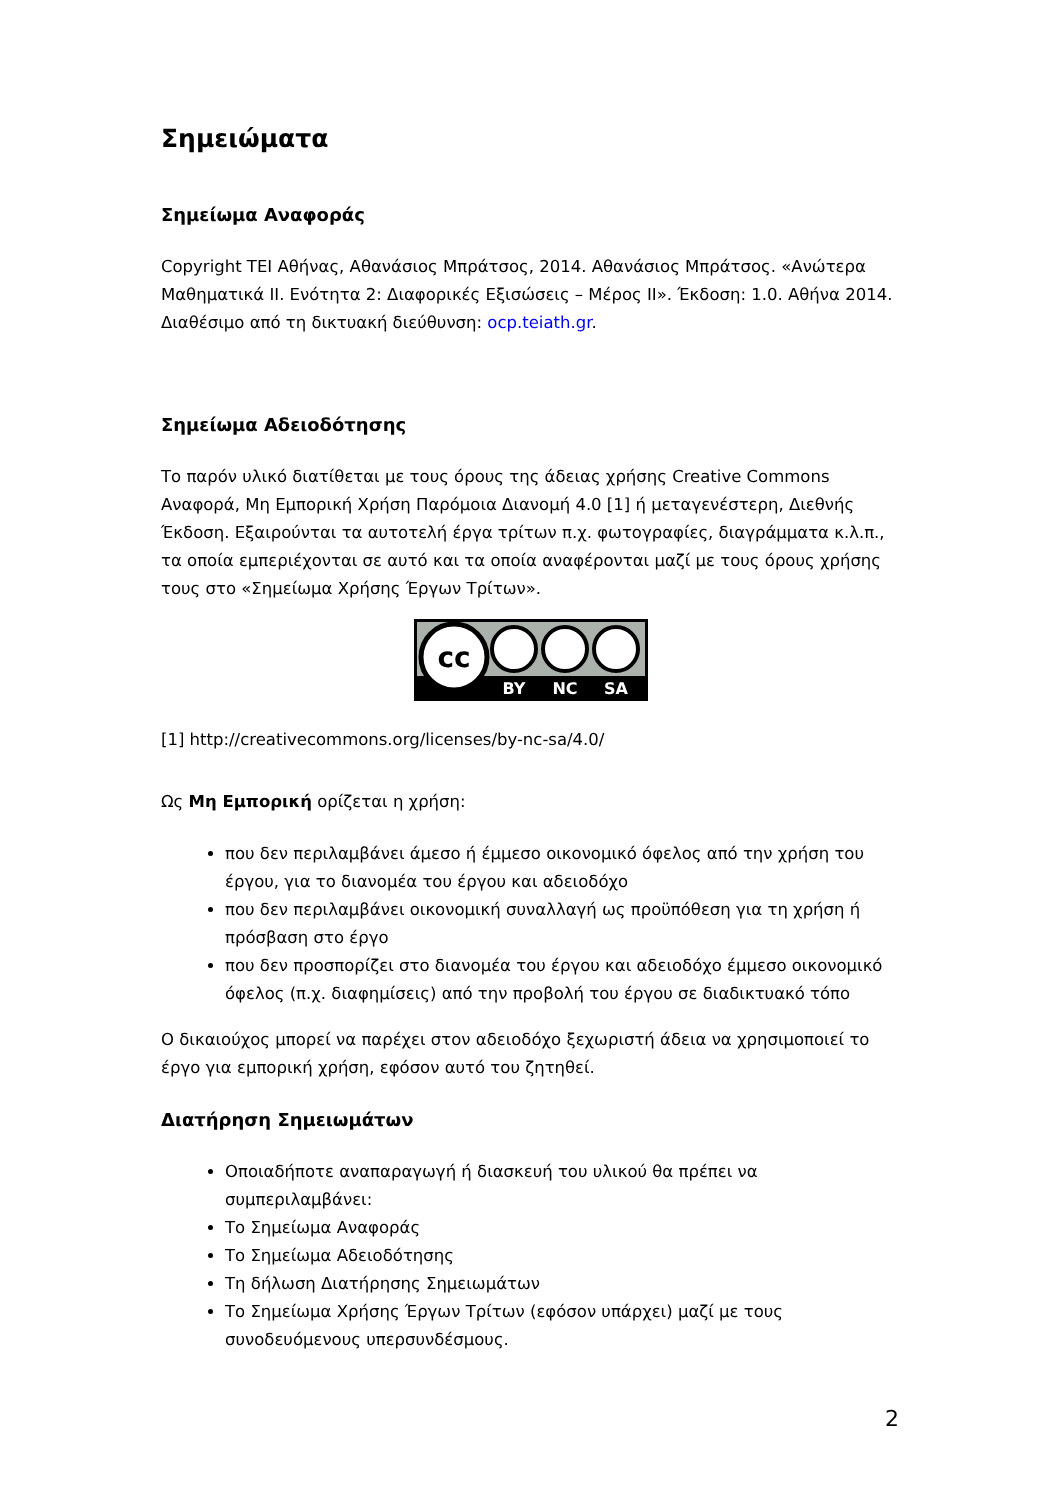Σημειώματα
Σημείωμα Αναφοράς
Copyright ΤΕΙ Αθήνας, Αθανάσιος Μπράτσος, 2014. Αθανάσιος Μπράτσος. «Ανώτερα Μαθηματικά ΙΙ. Ενότητα 2: Διαφορικές Εξισώσεις – Μέρος ΙΙ». Έκδοση: 1.0. Αθήνα 2014. Διαθέσιμο από τη δικτυακή διεύθυνση: ocp.teiath.gr.
Σημείωμα Αδειοδότησης
Το παρόν υλικό διατίθεται με τους όρους της άδειας χρήσης Creative Commons Αναφορά, Μη Εμπορική Χρήση Παρόμοια Διανομή 4.0 [1] ή μεταγενέστερη, Διεθνής Έκδοση. Εξαιρούνται τα αυτοτελή έργα τρίτων π.χ. φωτογραφίες, διαγράμματα κ.λ.π., τα οποία εμπεριέχονται σε αυτό και τα οποία αναφέρονται μαζί με τους όρους χρήσης τους στο «Σημείωμα Χρήσης Έργων Τρίτων».
cc
BY
NC
SA
[1] http://creativecommons.org/licenses/by-nc-sa/4.0/
Ως Μη Εμπορική ορίζεται η χρήση:
που δεν περιλαμβάνει άμεσο ή έμμεσο οικονομικό όφελος από την χρήση του έργου, για το διανομέα του έργου και αδειοδόχο
που δεν περιλαμβάνει οικονομική συναλλαγή ως προϋπόθεση για τη χρήση ή πρόσβαση στο έργο
που δεν προσπορίζει στο διανομέα του έργου και αδειοδόχο έμμεσο οικονομικό όφελος (π.χ. διαφημίσεις) από την προβολή του έργου σε διαδικτυακό τόπο
Ο δικαιούχος μπορεί να παρέχει στον αδειοδόχο ξεχωριστή άδεια να χρησιμοποιεί το έργο για εμπορική χρήση, εφόσον αυτό του ζητηθεί.
Διατήρηση Σημειωμάτων
Οποιαδήποτε αναπαραγωγή ή διασκευή του υλικού θα πρέπει να συμπεριλαμβάνει:
Το Σημείωμα Αναφοράς
Το Σημείωμα Αδειοδότησης
Τη δήλωση Διατήρησης Σημειωμάτων
Το Σημείωμα Χρήσης Έργων Τρίτων (εφόσον υπάρχει) μαζί με τους συνοδευόμενους υπερσυνδέσμους.
2